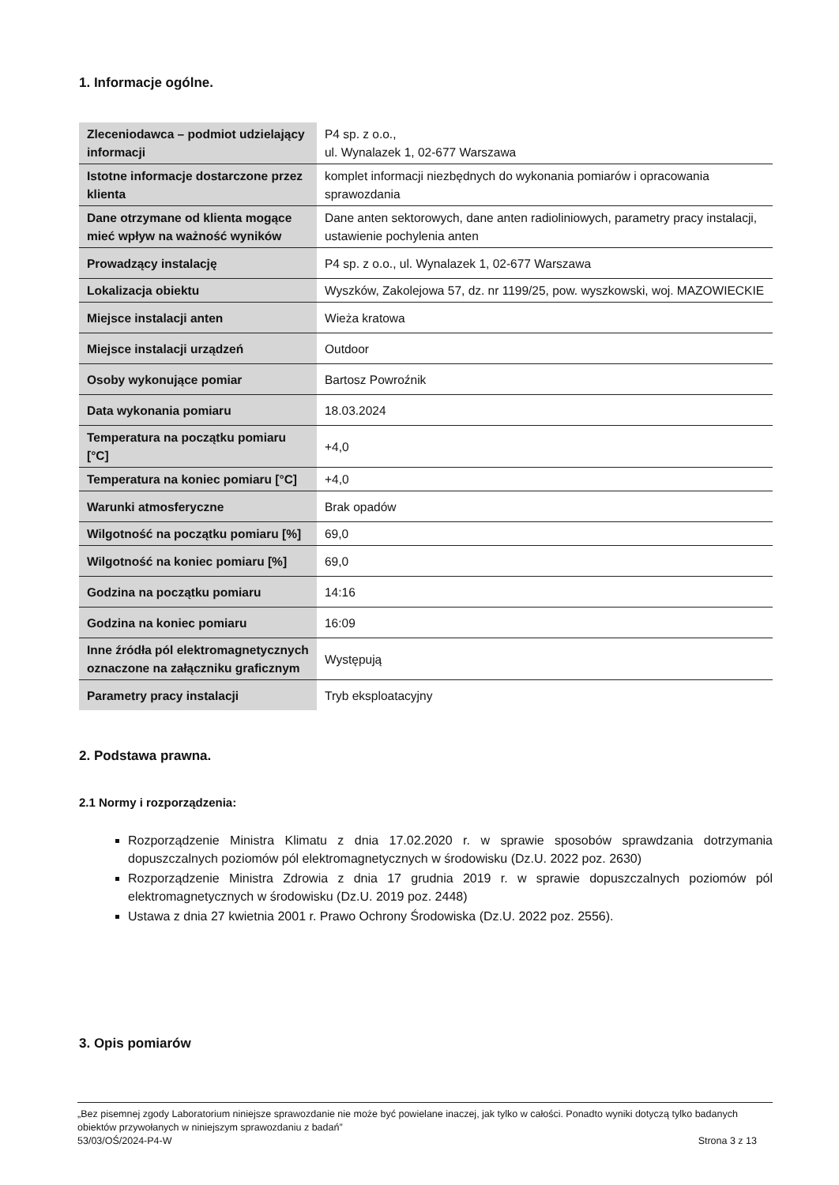1. Informacje ogólne.
| Zleceniodawca – podmiot udzielający informacji | P4 sp. z o.o., ul. Wynalazek 1, 02-677 Warszawa |
| Istotne informacje dostarczone przez klienta | komplet informacji niezbędnych do wykonania pomiarów i opracowania sprawozdania |
| Dane otrzymane od klienta mogące mieć wpływ na ważność wyników | Dane anten sektorowych, dane anten radioliniowych, parametry pracy instalacji, ustawienie pochylenia anten |
| Prowadzący instalację | P4 sp. z o.o., ul. Wynalazek 1, 02-677 Warszawa |
| Lokalizacja obiektu | Wyszków, Zakolejowa 57, dz. nr 1199/25, pow. wyszkowski, woj. MAZOWIECKIE |
| Miejsce instalacji anten | Wieża kratowa |
| Miejsce instalacji urządzeń | Outdoor |
| Osoby wykonujące pomiar | Bartosz Powroźnik |
| Data wykonania pomiaru | 18.03.2024 |
| Temperatura na początku pomiaru [°C] | +4,0 |
| Temperatura na koniec pomiaru [°C] | +4,0 |
| Warunki atmosferyczne | Brak opadów |
| Wilgotność na początku pomiaru [%] | 69,0 |
| Wilgotność na koniec pomiaru [%] | 69,0 |
| Godzina na początku pomiaru | 14:16 |
| Godzina na koniec pomiaru | 16:09 |
| Inne źródła pól elektromagnetycznych oznaczone na załączniku graficznym | Występują |
| Parametry pracy instalacji | Tryb eksploatacyjny |
2. Podstawa prawna.
2.1 Normy i rozporządzenia:
Rozporządzenie Ministra Klimatu z dnia 17.02.2020 r. w sprawie sposobów sprawdzania dotrzymania dopuszczalnych poziomów pól elektromagnetycznych w środowisku (Dz.U. 2022 poz. 2630)
Rozporządzenie Ministra Zdrowia z dnia 17 grudnia 2019 r. w sprawie dopuszczalnych poziomów pól elektromagnetycznych w środowisku (Dz.U. 2019 poz. 2448)
Ustawa z dnia 27 kwietnia 2001 r. Prawo Ochrony Środowiska (Dz.U. 2022 poz. 2556).
3. Opis pomiarów
„Bez pisemnej zgody Laboratorium niniejsze sprawozdanie nie może być powielane inaczej, jak tylko w całości. Ponadto wyniki dotyczą tylko badanych obiektów przywołanych w niniejszym sprawozdaniu z badań”
53/03/OŚ/2024-P4-W Strona 3 z 13